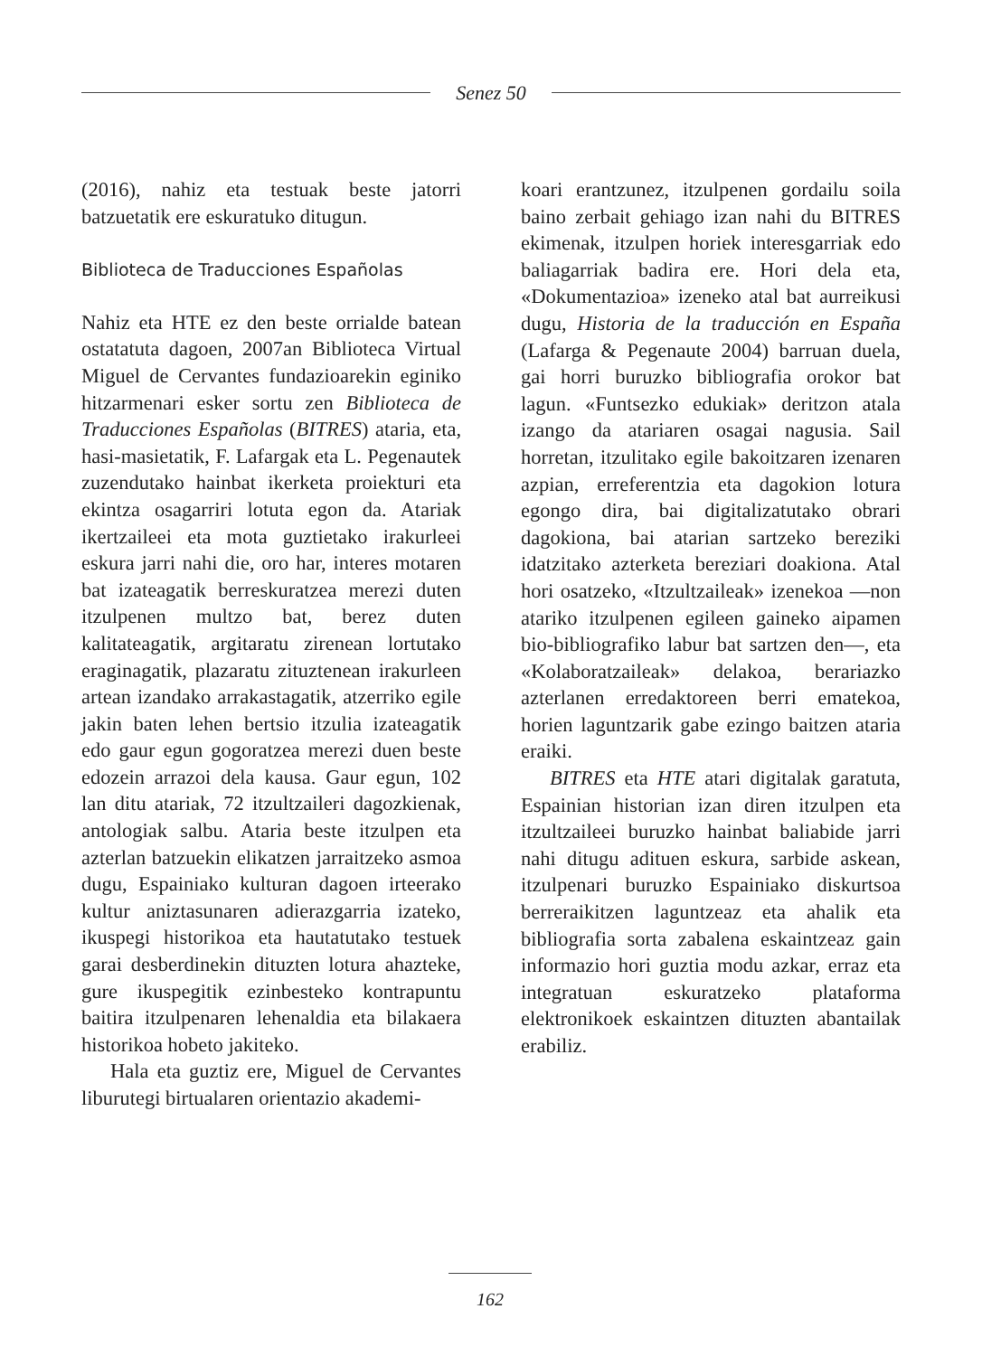Senez 50
(2016), nahiz eta testuak beste jatorri batzuetatik ere eskuratuko ditugun.
Biblioteca de Traducciones Españolas
Nahiz eta HTE ez den beste orrialde batean ostatatuta dagoen, 2007an Biblioteca Virtual Miguel de Cervantes fundazioarekin eginiko hitzarmenari esker sortu zen Biblioteca de Traducciones Españolas (BITRES) ataria, eta, hasi-masietatik, F. Lafargak eta L. Pegenautek zuzendutako hainbat ikerketa proiekturi eta ekintza osagarriri lotuta egon da. Atariak ikertzaileei eta mota guztietako irakurleei eskura jarri nahi die, oro har, interes motaren bat izateagatik berreskuratzea merezi duten itzulpenen multzo bat, berez duten kalitateagatik, argitaratu zirenean lortutako eraginagatik, plazaratu zituztenean irakurleen artean izandako arrakastagatik, atzerriko egile jakin baten lehen bertsio itzulia izateagatik edo gaur egun gogoratzea merezi duen beste edozein arrazoi dela kausa. Gaur egun, 102 lan ditu atariak, 72 itzultzaileri dagozkienak, antologiak salbu. Ataria beste itzulpen eta azterlan batzuekin elikatzen jarraitzeko asmoa dugu, Espainiako kulturan dagoen irteerako kultur aniztasunaren adierazgarria izateko, ikuspegi historikoa eta hautatutako testuek garai desberdinekin dituzten lotura ahazteke, gure ikuspegitik ezinbesteko kontrapuntu baitira itzulpenaren lehenaldia eta bilakaera historikoa hobeto jakiteko.
Hala eta guztiz ere, Miguel de Cervantes liburutegi birtualaren orientazio akademi-
koari erantzunez, itzulpenen gordailu soila baino zerbait gehiago izan nahi du BITRES ekimenak, itzulpen horiek interesgarriak edo baliagarriak badira ere. Hori dela eta, «Dokumentazioa» izeneko atal bat aurreikusi dugu, Historia de la traducción en España (Lafarga & Pegenaute 2004) barruan duela, gai horri buruzko bibliografia orokor bat lagun. «Funtsezko edukiak» deritzon atala izango da atariaren osagai nagusia. Sail horretan, itzulitako egile bakoitzaren izenaren azpian, erreferentzia eta dagokion lotura egongo dira, bai digitalizatutako obrari dagokiona, bai atarian sartzeko bereziki idatzitako azterketa bereziari doakiona. Atal hori osatzeko, «Itzultzaileak» izenekoa —non atariko itzulpenen egileen gaineko aipamen bio-bibliografiko labur bat sartzen den—, eta «Kolaboratzaileak» delakoa, berariazko azterlanen erredaktoreen berri ematekoa, horien laguntzarik gabe ezingo baitzen ataria eraiki.
BITRES eta HTE atari digitalak garatuta, Espainian historian izan diren itzulpen eta itzultzaileei buruzko hainbat baliabide jarri nahi ditugu adituen eskura, sarbide askean, itzulpenari buruzko Espainiako diskurtsoa berreraikitzen laguntzeaz eta ahalik eta bibliografia sorta zabalena eskaintzeaz gain informazio hori guztia modu azkar, erraz eta integratuan eskuratzeko plataforma elektronikoek eskaintzen dituzten abantailak erabiliz.
162